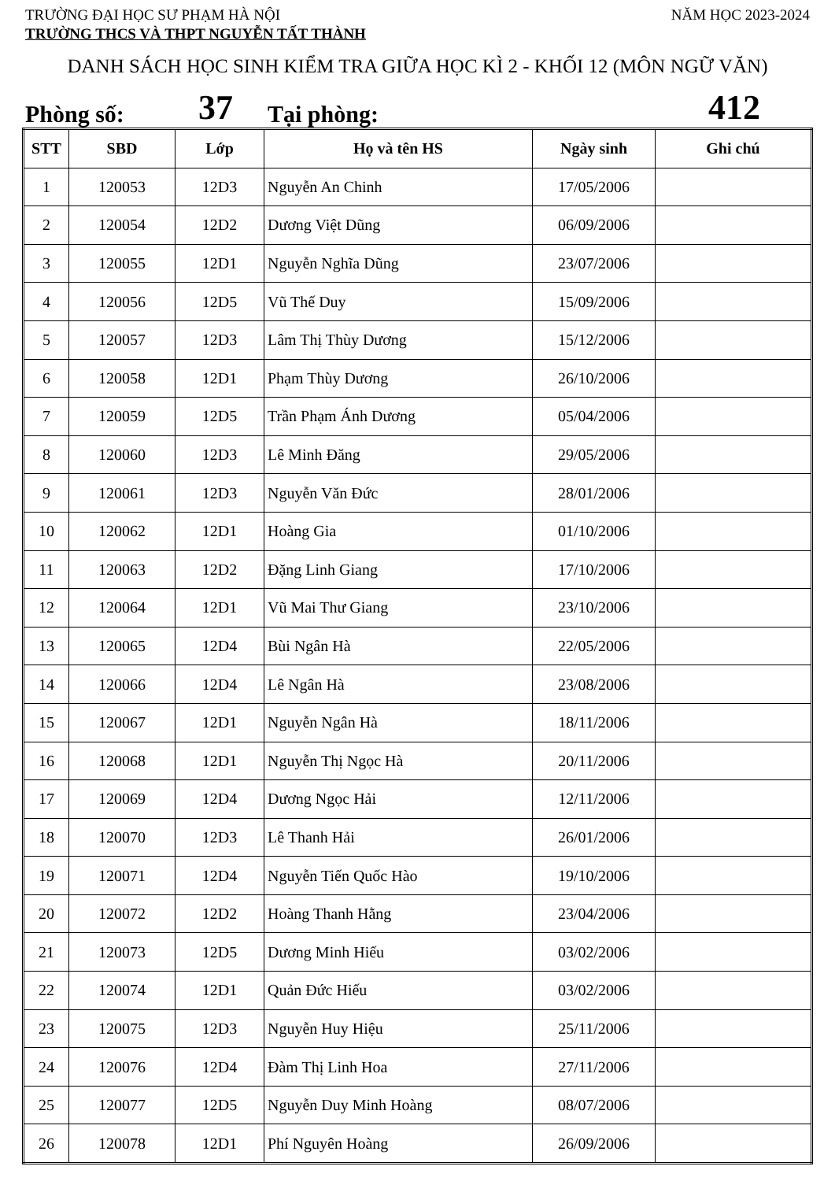TRƯỜNG ĐẠI HỌC SƯ PHẠM HÀ NỘI NĂM HỌC 2023-2024
TRƯỜNG THCS VÀ THPT NGUYỄN TẤT THÀNH
DANH SÁCH HỌC SINH KIỂM TRA GIỮA HỌC KÌ 2 - KHỐI 12 (MÔN NGỮ VĂN)
Phòng số: 37 Tại phòng: 412
| STT | SBD | Lớp | Họ và tên HS | Ngày sinh | Ghi chú |
| --- | --- | --- | --- | --- | --- |
| 1 | 120053 | 12D3 | Nguyễn An Chinh | 17/05/2006 | |
| 2 | 120054 | 12D2 | Dương Việt Dũng | 06/09/2006 | |
| 3 | 120055 | 12D1 | Nguyễn Nghĩa Dũng | 23/07/2006 | |
| 4 | 120056 | 12D5 | Vũ Thế Duy | 15/09/2006 | |
| 5 | 120057 | 12D3 | Lâm Thị Thùy Dương | 15/12/2006 | |
| 6 | 120058 | 12D1 | Phạm Thùy Dương | 26/10/2006 | |
| 7 | 120059 | 12D5 | Trần Phạm Ánh Dương | 05/04/2006 | |
| 8 | 120060 | 12D3 | Lê Minh Đăng | 29/05/2006 | |
| 9 | 120061 | 12D3 | Nguyễn Văn Đức | 28/01/2006 | |
| 10 | 120062 | 12D1 | Hoàng Gia | 01/10/2006 | |
| 11 | 120063 | 12D2 | Đặng Linh Giang | 17/10/2006 | |
| 12 | 120064 | 12D1 | Vũ Mai Thư Giang | 23/10/2006 | |
| 13 | 120065 | 12D4 | Bùi Ngân Hà | 22/05/2006 | |
| 14 | 120066 | 12D4 | Lê Ngân Hà | 23/08/2006 | |
| 15 | 120067 | 12D1 | Nguyễn Ngân Hà | 18/11/2006 | |
| 16 | 120068 | 12D1 | Nguyễn Thị Ngọc Hà | 20/11/2006 | |
| 17 | 120069 | 12D4 | Dương Ngọc Hải | 12/11/2006 | |
| 18 | 120070 | 12D3 | Lê Thanh Hải | 26/01/2006 | |
| 19 | 120071 | 12D4 | Nguyễn Tiến Quốc Hào | 19/10/2006 | |
| 20 | 120072 | 12D2 | Hoàng Thanh Hằng | 23/04/2006 | |
| 21 | 120073 | 12D5 | Dương Minh Hiếu | 03/02/2006 | |
| 22 | 120074 | 12D1 | Quản Đức Hiếu | 03/02/2006 | |
| 23 | 120075 | 12D3 | Nguyễn Huy Hiệu | 25/11/2006 | |
| 24 | 120076 | 12D4 | Đàm Thị Linh Hoa | 27/11/2006 | |
| 25 | 120077 | 12D5 | Nguyễn Duy Minh Hoàng | 08/07/2006 | |
| 26 | 120078 | 12D1 | Phí Nguyên Hoàng | 26/09/2006 | |